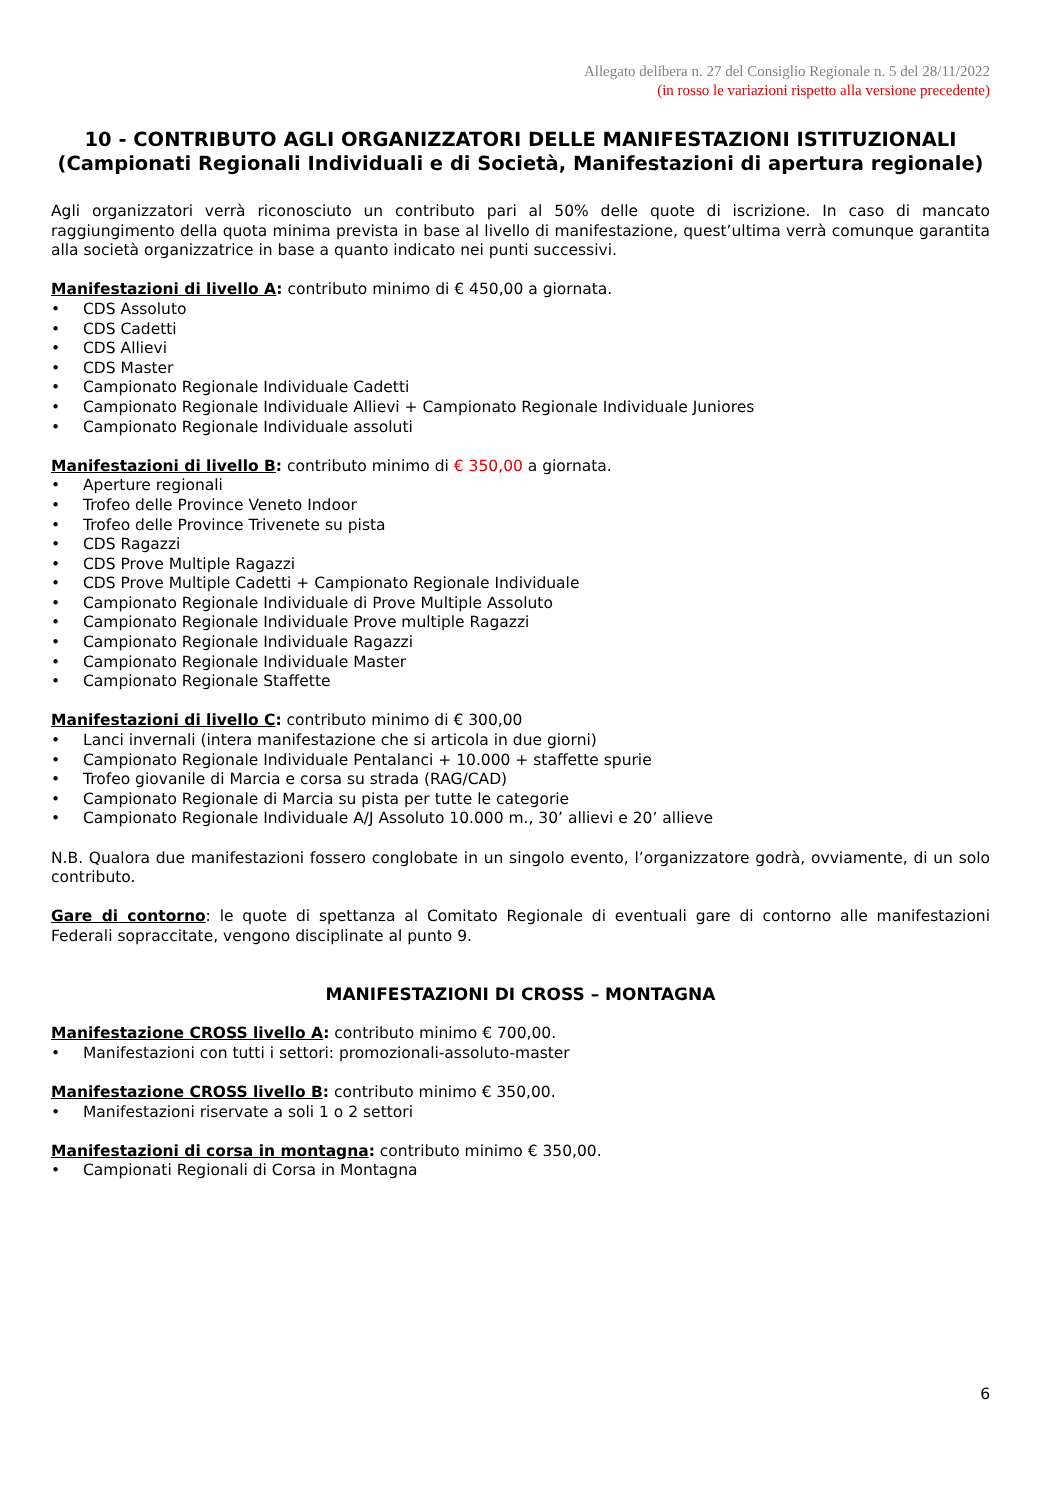Allegato delibera n. 27 del Consiglio Regionale n. 5 del 28/11/2022
(in rosso le variazioni rispetto alla versione precedente)
10 - CONTRIBUTO AGLI ORGANIZZATORI DELLE MANIFESTAZIONI ISTITUZIONALI (Campionati Regionali Individuali e di Società, Manifestazioni di apertura regionale)
Agli organizzatori verrà riconosciuto un contributo pari al 50% delle quote di iscrizione. In caso di mancato raggiungimento della quota minima prevista in base al livello di manifestazione, quest’ultima verrà comunque garantita alla società organizzatrice in base a quanto indicato nei punti successivi.
Manifestazioni di livello A: contributo minimo di € 450,00 a giornata.
• CDS Assoluto
• CDS Cadetti
• CDS Allievi
• CDS Master
• Campionato Regionale Individuale Cadetti
• Campionato Regionale Individuale Allievi + Campionato Regionale Individuale Juniores
• Campionato Regionale Individuale assoluti
Manifestazioni di livello B: contributo minimo di € 350,00 a giornata.
• Aperture regionali
• Trofeo delle Province Veneto Indoor
• Trofeo delle Province Trivenete su pista
• CDS Ragazzi
• CDS Prove Multiple Ragazzi
• CDS Prove Multiple Cadetti + Campionato Regionale Individuale
• Campionato Regionale Individuale di Prove Multiple Assoluto
• Campionato Regionale Individuale Prove multiple Ragazzi
• Campionato Regionale Individuale Ragazzi
• Campionato Regionale Individuale Master
• Campionato Regionale Staffette
Manifestazioni di livello C: contributo minimo di € 300,00
• Lanci invernali (intera manifestazione che si articola in due giorni)
• Campionato Regionale Individuale Pentalanci + 10.000 + staffette spurie
• Trofeo giovanile di Marcia e corsa su strada (RAG/CAD)
• Campionato Regionale di Marcia su pista per tutte le categorie
• Campionato Regionale Individuale A/J Assoluto 10.000 m., 30’ allievi e 20’ allieve
N.B. Qualora due manifestazioni fossero conglobate in un singolo evento, l’organizzatore godrà, ovviamente, di un solo contributo.
Gare di contorno: le quote di spettanza al Comitato Regionale di eventuali gare di contorno alle manifestazioni Federali sopraccitate, vengono disciplinate al punto 9.
MANIFESTAZIONI DI CROSS – MONTAGNA
Manifestazione CROSS livello A: contributo minimo € 700,00.
• Manifestazioni con tutti i settori: promozionali-assoluto-master
Manifestazione CROSS livello B: contributo minimo € 350,00.
• Manifestazioni riservate a soli 1 o 2 settori
Manifestazioni di corsa in montagna: contributo minimo € 350,00.
• Campionati Regionali di Corsa in Montagna
6